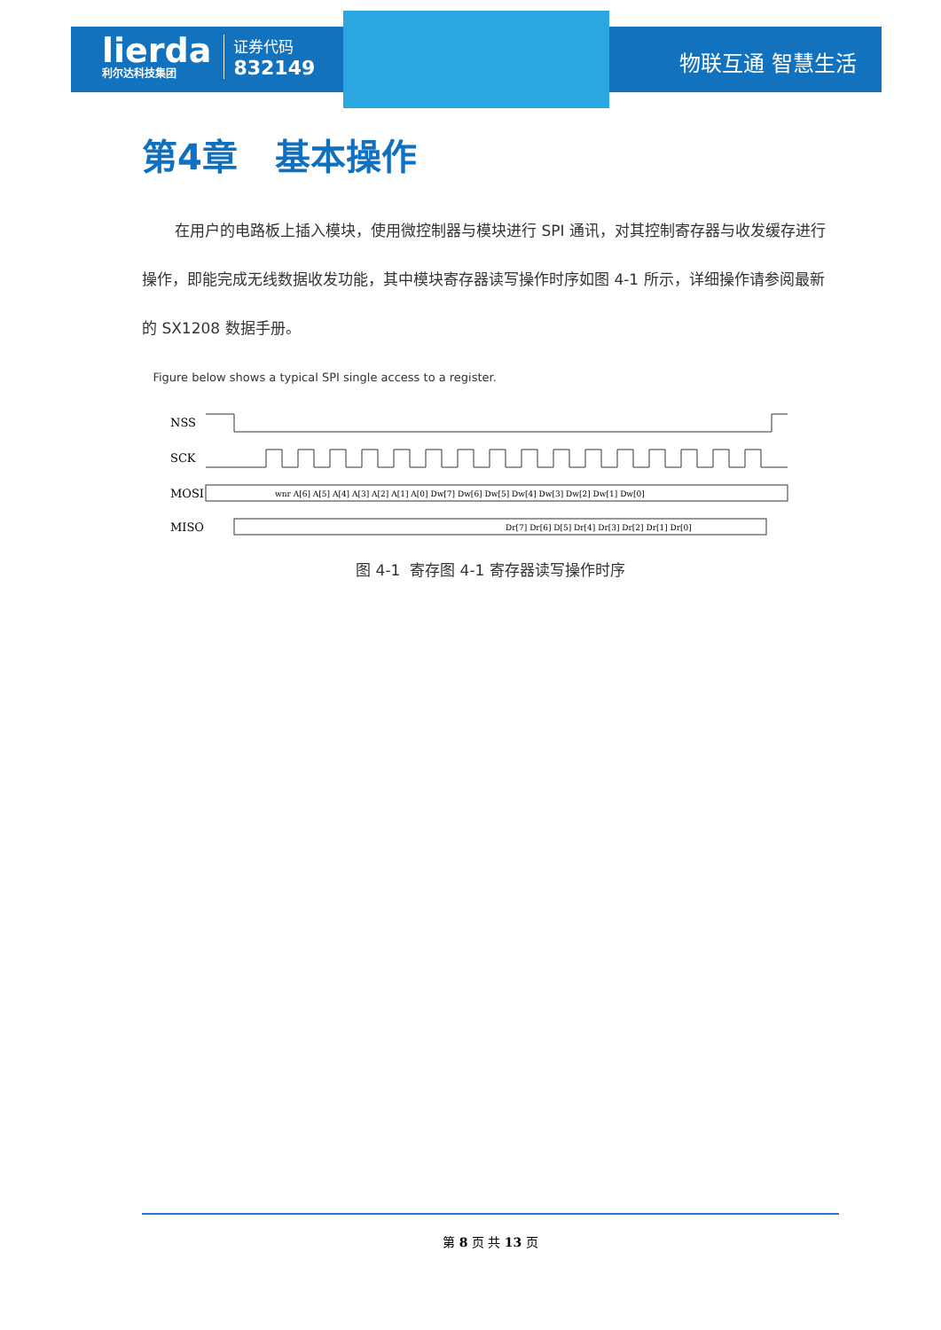lierda
利尔达科技集团
证券代码
832149
物联互通 智慧生活
第4章 基本操作
在用户的电路板上插入模块，使用微控制器与模块进行 SPI 通讯，对其控制寄存器与收发缓存进行操作，即能完成无线数据收发功能，其中模块寄存器读写操作时序如图 4-1 所示，详细操作请参阅最新的 SX1208 数据手册。
Figure below shows a typical SPI single access to a register.
NSS
SCK
MOSI
wnr A[6] A[5] A[4] A[3] A[2] A[1] A[0] Dw[7] Dw[6] Dw[5] Dw[4] Dw[3] Dw[2] Dw[1] Dw[0]
MISO
Dr[7] Dr[6] D[5] Dr[4] Dr[3] Dr[2] Dr[1] Dr[0]
图 4-1 寄存图 4-1 寄存器读写操作时序
第 8 页 共 13 页